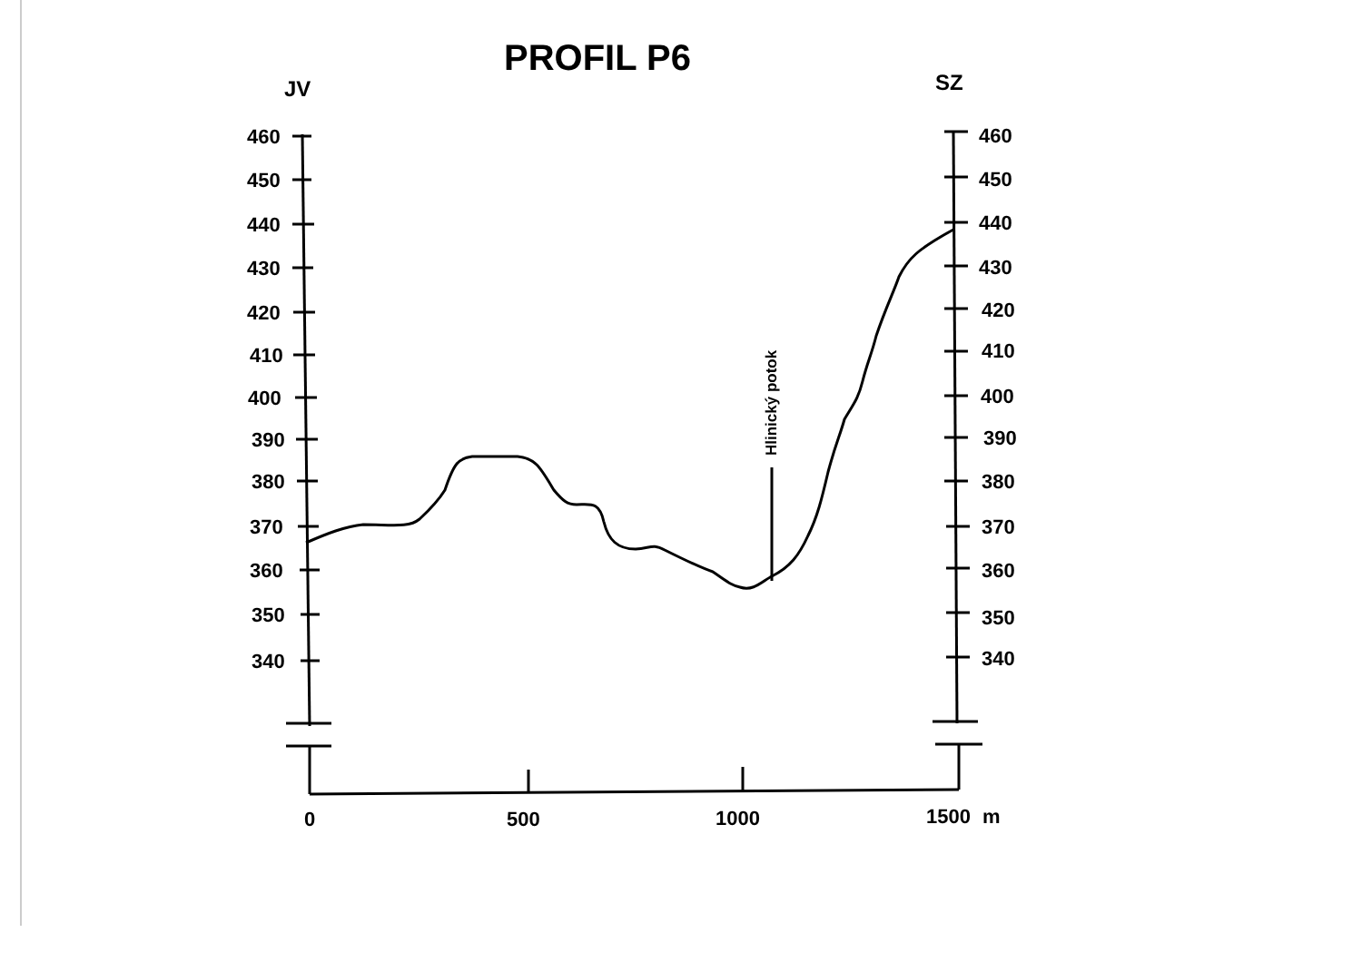PROFIL P6
JV
SZ
460
450
440
430
420
410
400
390
380
370
360
350
340
460
450
440
430
420
410
400
390
380
370
360
350
340
0
500
1000
1500
m
Hlinický potok